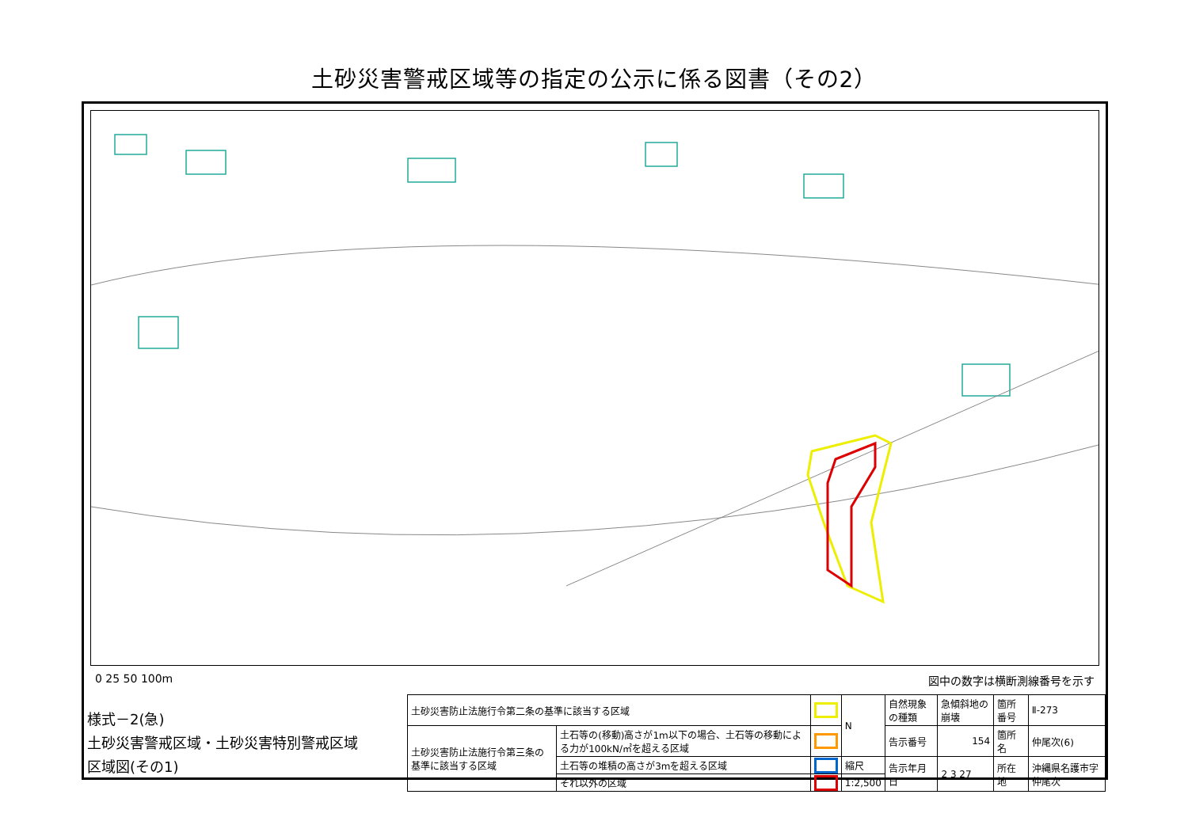土砂災害警戒区域等の指定の公示に係る図書（その2）
0 25 50 100m 図中の数字は横断測線番号を示す
| 様式－2(急) 土砂災害警戒区域・土砂災害特別警戒区域 区域図(その1) | 土砂災害防止法施行令第二条の基準に該当する区域 | | | N | 自然現象の種類 | 急傾斜地の崩壊 | 箇所番号 | Ⅱ-273 |
| | 土砂災害防止法施行令第三条の基準に該当する区域 | 土石等の(移動)高さが1m以下の場合、土石等の移動による力が100kN/㎡を超える区域 | | | 告示番号 | 154 | 箇所名 | 仲尾次(6) |
| | | 土石等の堆積の高さが3mを超える区域 | | 縮尺 | 告示年月日 | 2 3 27 | 所在地 | 沖縄県名護市字仲尾次 |
| | | それ以外の区域 | | 1:2,500 | | | | |